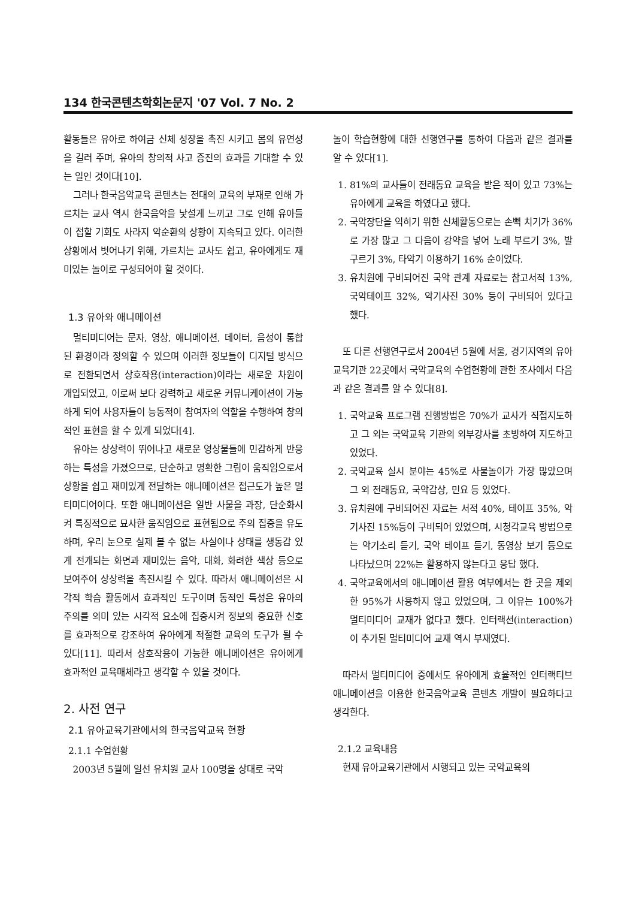134 한국콘텐츠학회논문지 '07 Vol. 7 No. 2
활동들은 유아로 하여금 신체 성장을 촉진 시키고 몸의 유연성을 길러 주며, 유아의 창의적 사고 증진의 효과를 기대할 수 있는 일인 것이다[10].
그러나 한국음악교육 콘텐츠는 전대의 교육의 부재로 인해 가르치는 교사 역시 한국음악을 낯설게 느끼고 그로 인해 유아들이 접할 기회도 사라지 악순환의 상황이 지속되고 있다. 이러한 상황에서 벗어나기 위해, 가르치는 교사도 쉽고, 유아에게도 재미있는 놀이로 구성되어야 할 것이다.
1.3 유아와 애니메이션
멀티미디어는 문자, 영상, 애니메이션, 데이터, 음성이 통합된 환경이라 정의할 수 있으며 이러한 정보들이 디지털 방식으로 전환되면서 상호작용(interaction)이라는 새로운 차원이 개입되었고, 이로써 보다 강력하고 새로운 커뮤니케이션이 가능하게 되어 사용자들이 능동적이 참여자의 역할을 수행하여 창의적인 표현을 할 수 있게 되었다[4].
유아는 상상력이 뛰어나고 새로운 영상물들에 민감하게 반응하는 특성을 가졌으므로, 단순하고 명확한 그림이 움직임으로서 상황을 쉽고 재미있게 전달하는 애니메이션은 접근도가 높은 멀티미디어이다. 또한 애니메이션은 일반 사물을 과장, 단순화시켜 특징적으로 묘사한 움직임으로 표현됨으로 주의 집중을 유도하며, 우리 눈으로 실제 볼 수 없는 사실이나 상태를 생동감 있게 전개되는 화면과 재미있는 음악, 대화, 화려한 색상 등으로 보여주어 상상력을 촉진시킬 수 있다. 따라서 애니메이션은 시각적 학습 활동에서 효과적인 도구이며 동적인 특성은 유아의 주의를 의미 있는 시각적 요소에 집중시켜 정보의 중요한 신호를 효과적으로 강조하여 유아에게 적절한 교육의 도구가 될 수 있다[11]. 따라서 상호작용이 가능한 애니메이션은 유아에게 효과적인 교육매체라고 생각할 수 있을 것이다.
2. 사전 연구
2.1 유아교육기관에서의 한국음악교육 현황
2.1.1 수업현황
2003년 5월에 일선 유치원 교사 100명을 상대로 국악
놀이 학습현황에 대한 선행연구를 통하여 다음과 같은 결과를 알 수 있다[1].
1. 81%의 교사들이 전래동요 교육을 받은 적이 있고 73%는 유아에게 교육을 하였다고 했다.
2. 국악장단을 익히기 위한 신체활동으로는 손뼉 치기가 36%로 가장 많고 그 다음이 강약을 넣어 노래 부르기 3%, 발 구르기 3%, 타악기 이용하기 16% 순이었다.
3. 유치원에 구비되어진 국악 관계 자료로는 참고서적 13%, 국악테이프 32%, 악기사진 30% 등이 구비되어 있다고 했다.
또 다른 선행연구로서 2004년 5월에 서울, 경기지역의 유아교육기관 22곳에서 국악교육의 수업현황에 관한 조사에서 다음과 같은 결과를 알 수 있다[8].
1. 국악교육 프로그램 진행방법은 70%가 교사가 직접지도하고 그 외는 국악교육 기관의 외부강사를 초빙하여 지도하고 있었다.
2. 국악교육 실시 분야는 45%로 사물놀이가 가장 많았으며 그 외 전래동요, 국악감상, 민요 등 있었다.
3. 유치원에 구비되어진 자료는 서적 40%, 테이프 35%, 악기사진 15%등이 구비되어 있었으며, 시청각교육 방법으로는 악기소리 듣기, 국악 테이프 듣기, 동영상 보기 등으로 나타났으며 22%는 활용하지 않는다고 응답 했다.
4. 국악교육에서의 애니메이션 활용 여부에서는 한 곳을 제외한 95%가 사용하지 않고 있었으며, 그 이유는 100%가 멀티미디어 교재가 없다고 했다. 인터랙션(interaction)이 추가된 멀티미디어 교재 역시 부재였다.
따라서 멀티미디어 중에서도 유아에게 효율적인 인터랙티브 애니메이션을 이용한 한국음악교육 콘텐츠 개발이 필요하다고 생각한다.
2.1.2 교육내용
현재 유아교육기관에서 시행되고 있는 국악교육의